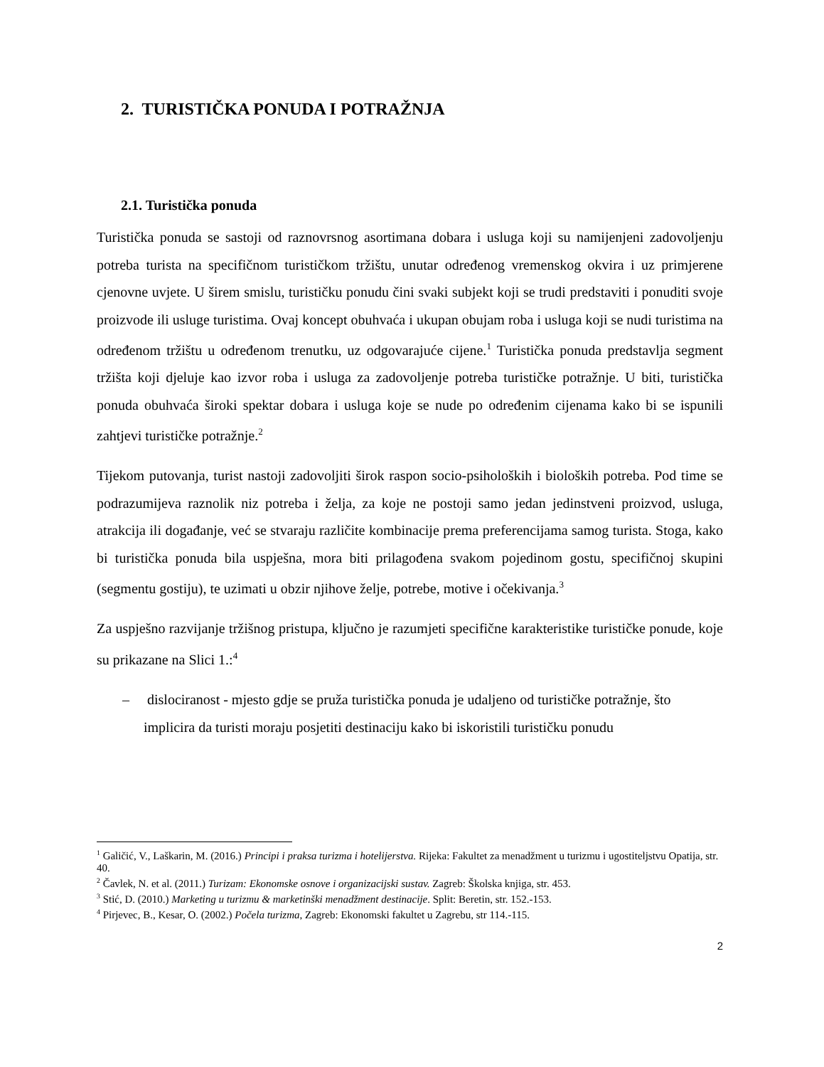2. TURISTIČKA PONUDA I POTRAŽNJA
2.1. Turistička ponuda
Turistička ponuda se sastoji od raznovrsnog asortimana dobara i usluga koji su namijenjeni zadovoljenju potreba turista na specifičnom turističkom tržištu, unutar određenog vremenskog okvira i uz primjerene cjenovne uvjete. U širem smislu, turističku ponudu čini svaki subjekt koji se trudi predstaviti i ponuditi svoje proizvode ili usluge turistima. Ovaj koncept obuhvaća i ukupan obujam roba i usluga koji se nudi turistima na određenom tržištu u određenom trenutku, uz odgovarajuće cijene.<sup>1</sup> Turistička ponuda predstavlja segment tržišta koji djeluje kao izvor roba i usluga za zadovoljenje potreba turističke potražnje. U biti, turistička ponuda obuhvaća široki spektar dobara i usluga koje se nude po određenim cijenama kako bi se ispunili zahtjevi turističke potražnje.<sup>2</sup>
Tijekom putovanja, turist nastoji zadovoljiti širok raspon socio-psiholoških i bioloških potreba. Pod time se podrazumijeva raznolik niz potreba i želja, za koje ne postoji samo jedan jedinstveni proizvod, usluga, atrakcija ili događanje, već se stvaraju različite kombinacije prema preferencijama samog turista. Stoga, kako bi turistička ponuda bila uspješna, mora biti prilagođena svakom pojedinom gostu, specifičnoj skupini (segmentu gostiju), te uzimati u obzir njihove želje, potrebe, motive i očekivanja.<sup>3</sup>
Za uspješno razvijanje tržišnog pristupa, ključno je razumjeti specifične karakteristike turističke ponude, koje su prikazane na Slici 1.:<sup>4</sup>
– dislociranost - mjesto gdje se pruža turistička ponuda je udaljeno od turističke potražnje, što implicira da turisti moraju posjetiti destinaciju kako bi iskoristili turističku ponudu
<sup>1</sup> Galičić, V., Laškarin, M. (2016.) Principi i praksa turizma i hotelijerstva. Rijeka: Fakultet za menadžment u turizmu i ugostiteljstvu Opatija, str. 40.
<sup>2</sup> Čavlek, N. et al. (2011.) Turizam: Ekonomske osnove i organizacijski sustav. Zagreb: Školska knjiga, str. 453.
<sup>3</sup> Stić, D. (2010.) Marketing u turizmu & marketinški menadžment destinacije. Split: Beretin, str. 152.-153.
<sup>4</sup> Pirjevec, B., Kesar, O. (2002.) Počela turizma, Zagreb: Ekonomski fakultet u Zagrebu, str 114.-115.
2